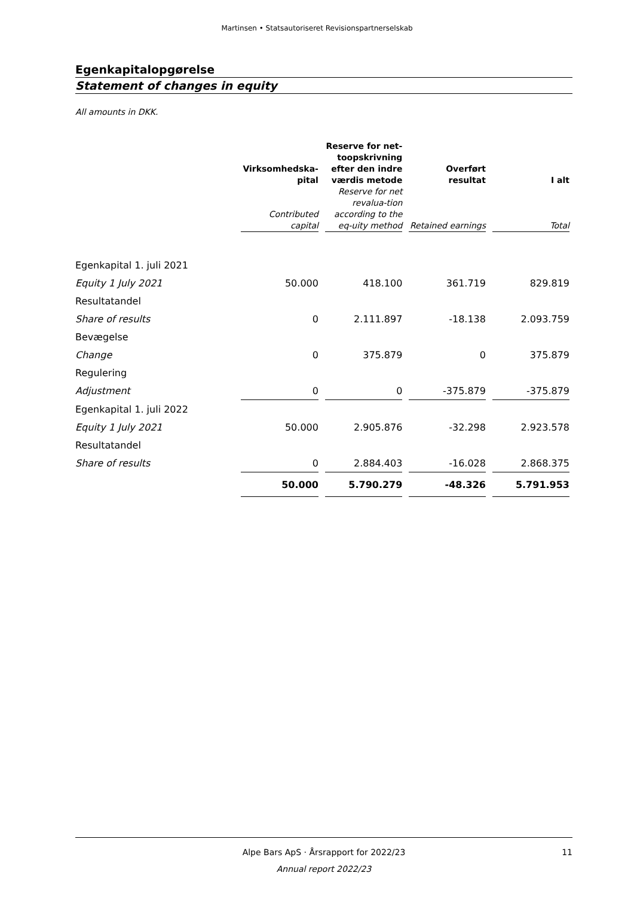Martinsen • Statsautoriseret Revisionspartnerselskab
Egenkapitalopgørelse
Statement of changes in equity
All amounts in DKK.
| | Virksomhedska- pital Contributed capital | Reserve for net- toopskrivning efter den indre værdis metode Reserve for net revalua-tion according to the eq-uity method | Overført resultat Retained earnings | I alt Total |
| --- | --- | --- | --- | --- |
| Egenkapital 1. juli 2021 | | | | |
| Equity 1 July 2021 | 50.000 | 418.100 | 361.719 | 829.819 |
| Resultatandel | | | | |
| Share of results | 0 | 2.111.897 | -18.138 | 2.093.759 |
| Bevægelse | | | | |
| Change | 0 | 375.879 | 0 | 375.879 |
| Regulering | | | | |
| Adjustment | 0 | 0 | -375.879 | -375.879 |
| Egenkapital 1. juli 2022 | | | | |
| Equity 1 July 2021 | 50.000 | 2.905.876 | -32.298 | 2.923.578 |
| Resultatandel | | | | |
| Share of results | 0 | 2.884.403 | -16.028 | 2.868.375 |
| | 50.000 | 5.790.279 | -48.326 | 5.791.953 |
Alpe Bars ApS · Årsrapport for 2022/23 11
Annual report 2022/23